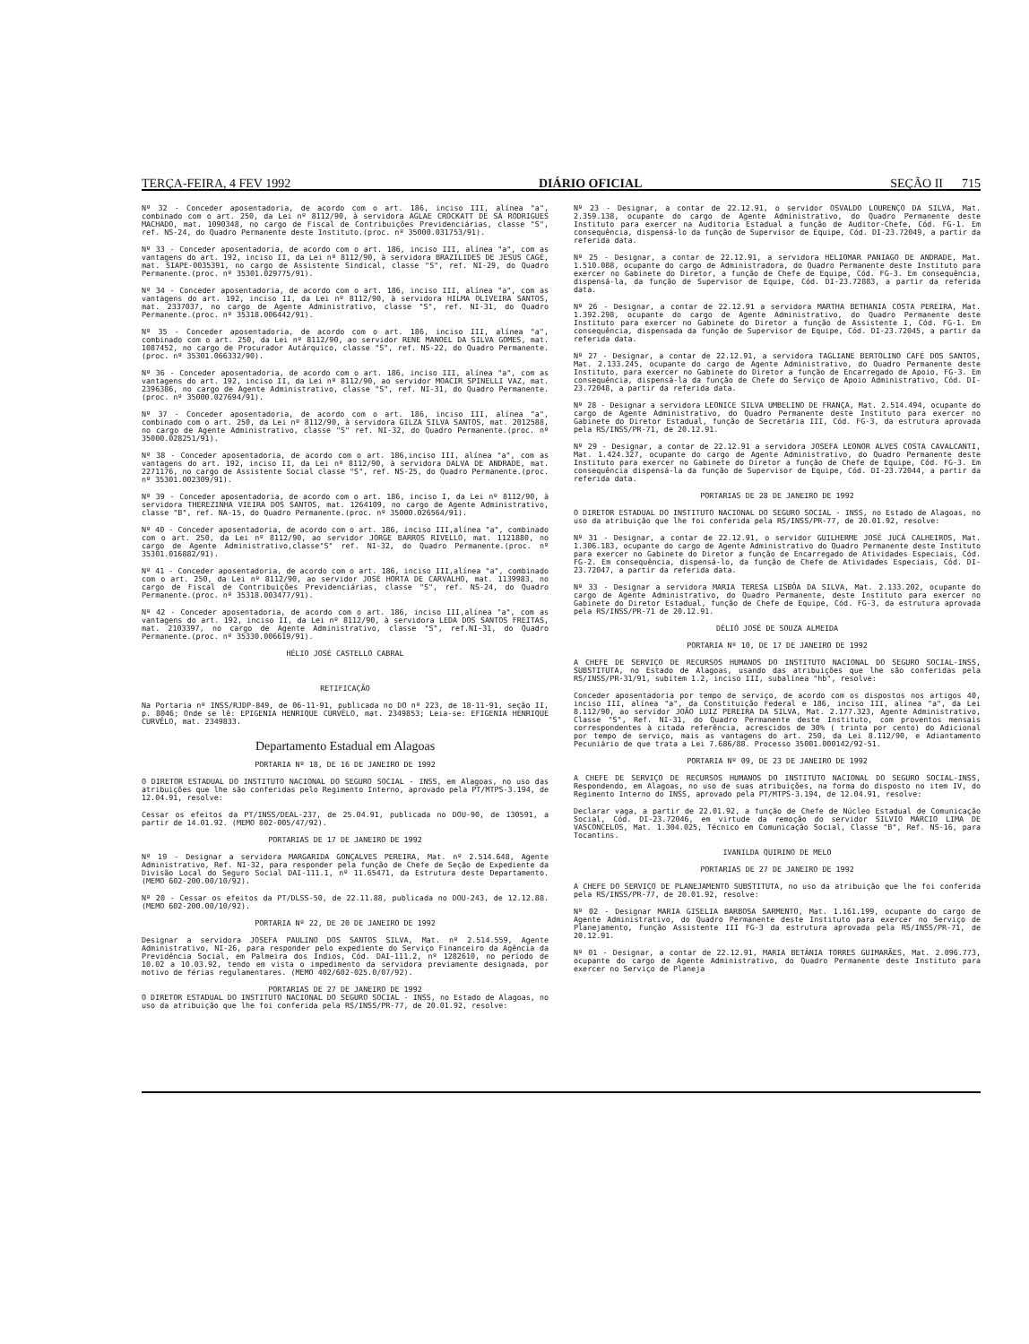TERÇA-FEIRA, 4 FEV 1992 DIÁRIO OFICIAL SEÇÃO II 715
Nº 32 - Conceder aposentadoria, de acordo com o art. 186, inciso III, alínea "a", combinado com o art. 250, da Lei nº 8112/90, à servidora AGLAE CROCKATT DE SÁ RODRIGUES MACHADO, mat. 1090348, no cargo de Fiscal de Contribuições Previdenciárias, classe "S", ref. NS-24, do Quadro Permanente deste Instituto.(proc. nº 35000.031753/91).
Nº 33 - Conceder aposentadoria, de acordo com o art. 186, inciso III, alínea "a", com as vantagens do art. 192, inciso II, da Lei nº 8112/90, à servidora BRAZILIDES DE JESUS CAGÉ, mat. SIAPE-0035391, no cargo de Assistente Sindical, classe "S", ref. NI-29, do Quadro Permanente.(proc. nº 35301.029775/91).
Nº 34 - Conceder aposentadoria, de acordo com o art. 186, inciso III, alínea "a", com as vantagens do art. 192, inciso II, da Lei nº 8112/90, à servidora HILMA OLIVEIRA SANTOS, mat. 2337037, no cargo de Agente Administrativo, classe "S", ref. NI-31, do Quadro Permanente.(proc. nº 35318.006442/91).
Nº 35 - Conceder aposentadoria, de acordo com o art. 186, inciso III, alínea "a", combinado com o art. 250, da Lei nº 8112/90, ao servidor RENE MANOEL DA SILVA GOMES, mat. 1087452, no cargo de Procurador Autárquico, classe "S", ref. NS-22, do Quadro Permanente.(proc. nº 35301.066332/90).
Nº 36 - Conceder aposentadoria, de acordo com o art. 186, inciso III, alínea "a", com as vantagens do art. 192, inciso II, da Lei nº 8112/90, ao servidor MOACIR SPINELLI VAZ, mat. 2396386, no cargo de Agente Administrativo, classe "S", ref. NI-31, do Quadro Permanente.(proc. nº 35000.027694/91).
Nº 37 - Conceder aposentadoria, de acordo com o art. 186, inciso III, alínea "a", combinado com o art. 250, da Lei nº 8112/90, à servidora GILZA SILVA SANTOS, mat. 2012588, no cargo de Agente Administrativo, classe "S" ref. NI-32, do Quadro Permanente.(proc. nº 35000.028251/91).
Nº 38 - Conceder aposentadoria, de acordo com o art. 186,inciso III, alínea "a", com as vantagens do art. 192, inciso II, da Lei nº 8112/90, à servidora DALVA DE ANDRADE, mat. 2271176, no cargo de Assistente Social classe "S", ref. NS-25, do Quadro Permanente.(proc. nº 35301.002309/91).
Nº 39 - Conceder aposentadoria, de acordo com o art. 186, inciso I, da Lei nº 8112/90, à servidora THEREZINHA VIEIRA DOS SANTOS, mat. 1264109, no cargo de Agente Administrativo, classe "B", ref. NA-15, do Quadro Permanente.(proc. nº 35000.026564/91).
Nº 40 - Conceder aposentadoria, de acordo com o art. 186, inciso III,alínea "a", combinado com o art. 250, da Lei nº 8112/90, ao servidor JORGE BARROS RIVELLO, mat. 1121880, no cargo de Agente Administrativo,classe"S" ref. NI-32, do Quadro Permanente.(proc. nº 35301.016882/91).
Nº 41 - Conceder aposentadoria, de acordo com o art. 186, inciso III,alínea "a", combinado com o art. 250, da Lei nº 8112/90, ao servidor JOSÉ HORTA DE CARVALHO, mat. 1139983, no cargo de Fiscal de Contribuições Previdenciárias, classe "S", ref. NS-24, do Quadro Permanente.(proc. nº 35318.003477/91).
Nº 42 - Conceder aposentadoria, de acordo com o art. 186, inciso III,alínea "a", com as vantagens do art. 192, inciso II, da Lei nº 8112/90, à servidora LEDA DOS SANTOS FREITAS, mat. 2103397, no cargo de Agente Administrativo, classe "S", ref.NI-31, do Quadro Permanente.(proc. nº 35330.006619/91).
HÉLIO JOSÉ CASTELLO CABRAL
RETIFICAÇÃO
Na Portaria nº INSS/RJDP-849, de 06-11-91, publicada no DO nº 223, de 18-11-91, seção II, p. 8046; Onde se lê: EPIGENIA HENRIQUE CURVÊLO, mat. 2349853; Leia-se: EFIGENIA HENRIQUE CURVÊLO, mat. 2349833.
Departamento Estadual em Alagoas
PORTARIA Nº 18, DE 16 DE JANEIRO DE 1992
O DIRETOR ESTADUAL DO INSTITUTO NACIONAL DO SEGURO SOCIAL - INSS, em Alagoas, no uso das atribuições que lhe são conferidas pelo Regimento Interno, aprovado pela PT/MTPS-3.194, de 12.04.91, resolve:
Cessar os efeitos da PT/INSS/DEAL-237, de 25.04.91, publicada no DOU-90, de 130591, a partir de 14.01.92. (MEMO 802-005/47/92).
PORTARIAS DE 17 DE JANEIRO DE 1992
Nº 19 - Designar a servidora MARGARIDA GONÇALVES PEREIRA, Mat. nº 2.514.648, Agente Administrativo, Ref. NI-32, para responder pela função de Chefe de Seção de Expediente da Divisão Local do Seguro Social DAI-111.1, nº 11.65471, da Estrutura deste Departamento. (MEMO 602-200.00/10/92).
Nº 20 - Cessar os efeitos da PT/DLSS-50, de 22.11.88, publicada no DOU-243, de 12.12.88. (MEMO 602-200.00/10/92).
PORTARIA Nº 22, DE 20 DE JANEIRO DE 1992
Designar a servidora JOSEFA PAULINO DOS SANTOS SILVA, Mat. nº 2.514.559, Agente Administrativo, NI-26, para responder pelo expediente do Serviço Financeiro da Agência da Previdência Social, em Palmeira dos Indios, Cód. DAI-111.2, nº 1282610, no período de 10.02 a 10.03.92, tendo em vista o impedimento da servidora previamente designada, por motivo de férias regulamentares. (MEMO 402/602-025.0/07/92).
PORTARIAS DE 27 DE JANEIRO DE 1992
O DIRETOR ESTADUAL DO INSTITUTO NACIONAL DO SEGURO SOCIAL - INSS, no Estado de Alagoas, no uso da atribuição que lhe foi conferida pela RS/INSS/PR-77, de 20.01.92, resolve:
Nº 23 - Designar, a contar de 22.12.91, o servidor OSVALDO LOURENÇO DA SILVA, Mat. 2.359.138, ocupante do cargo de Agente Administrativo, do Quadro Permanente deste Instituto para exercer na Auditoria Estadual a função de Auditor-Chefe, Cód. FG-1. Em consequência, dispensá-lo da função de Supervisor de Equipe, Cód. DI-23.72049, a partir da referida data.
Nº 25 - Designar, a contar de 22.12.91, a servidora HELIOMAR PANIAGO DE ANDRADE, Mat. 1.510.088, ocupante do cargo de Administradora, do Quadro Permanente deste Instituto para exercer no Gabinete do Diretor, a função de Chefe de Equipe, Cód. FG-3. Em consequência, dispensá-la, da função de Supervisor de Equipe, Cód. DI-23.72883, a partir da referida data.
Nº 26 - Designar, a contar de 22.12.91 a servidora MARTHA BETHANIA COSTA PEREIRA, Mat. 1.392.298, ocupante do cargo de Agente Administrativo, do Quadro Permanente deste Instituto para exercer no Gabinete do Diretor a função de Assistente I, Cód. FG-1. Em consequência, dispensada da função de Supervisor de Equipe, Cód. DI-23.72045, a partir da referida data.
Nº 27 - Designar, a contar de 22.12.91, a servidora TAGLIANE BERTOLINO CAFÉ DOS SANTOS, Mat. 2.133.245, ocupante do cargo de Agente Administrativo, do Quadro Permanente deste Instituto, para exercer no Gabinete do Diretor a função de Encarregado de Apoio, FG-3. Em consequência, dispensá-la da função de Chefe do Serviço de Apoio Administrativo, Cód. DI-23.72048, a partir da referida data.
Nº 28 - Designar a servidora LEONICE SILVA UMBELINO DE FRANÇA, Mat. 2.514.494, ocupante do cargo de Agente Administrativo, do Quadro Permanente deste Instituto para exercer no Gabinete do Diretor Estadual, função de Secretária III, Cód. FG-3, da estrutura aprovada pela RS/INSS/PR-71, de 20.12.91.
Nº 29 - Designar, a contar de 22.12.91 a servidora JOSEFA LEONOR ALVES COSTA CAVALCANTI, Mat. 1.424.327, ocupante do cargo de Agente Administrativo, do Quadro Permanente deste Instituto para exercer no Gabinete do Diretor a função de Chefe de Equipe, Cód. FG-3. Em consequência dispensá-la da função de Supervisor de Equipe, Cód. DI-23.72044, a partir da referida data.
PORTARIAS DE 28 DE JANEIRO DE 1992
O DIRETOR ESTADUAL DO INSTITUTO NACIONAL DO SEGURO SOCIAL - INSS, no Estado de Alagoas, no uso da atribuição que lhe foi conferida pela RS/INSS/PR-77, de 20.01.92, resolve:
Nº 31 - Designar, a contar de 22.12.91, o servidor GUILHERME JOSÉ JUCÁ CALHEIROS, Mat. 1.306.183, ocupante do cargo de Agente Administrativo do Quadro Permanente deste Instituto para exercer no Gabinete do Diretor a função de Encarregado de Atividades Especiais, Cód. FG-2. Em consequência, dispensá-lo, da função de Chefe de Atividades Especiais, Cód. DI-23.72047, a partir da referida data.
Nº 33 - Designar a servidora MARIA TERESA LISBÔA DA SILVA, Mat. 2.133.202, ocupante do cargo de Agente Administrativo, do Quadro Permanente, deste Instituto para exercer no Gabinete do Diretor Estadual, função de Chefe de Equipe, Cód. FG-3, da estrutura aprovada pela RS/INSS/PR-71 de 20.12.91.
DÉLIÓ JOSÉ DE SOUZA ALMEIDA
PORTARIA Nº 10, DE 17 DE JANEIRO DE 1992
A CHEFE DE SERVIÇO DE RECURSOS HUMANOS DO INSTITUTO NACIONAL DO SEGURO SOCIAL-INSS, SUBSTITUTA, no Estado de Alagoas, usando das atribuições que lhe são conferidas pela RS/INSS/PR-31/91, subitem 1.2, inciso III, subalínea "hb", resolve:
Conceder aposentadoria por tempo de serviço, de acordo com os dispostos nos artigos 40, inciso III, alínea "a", da Constituição Federal e 186, inciso III, alínea "a", da Lei 8.112/90, ao servidor JOÃO LUIZ PEREIRA DA SILVA, Mat. 2.177.323, Agente Administrativo, Classe "S", Ref. NI-31, do Quadro Permanente deste Instituto, com proventos mensais correspondentes à citada referência, acrescidos de 30% ( trinta por cento) do Adicional por tempo de serviço, mais as vantagens do art. 250, da Lei 8.112/90, e Adiantamento Pecuniário de que trata a Lei 7.686/88. Processo 35001.000142/92-51.
PORTARIA Nº 09, DE 23 DE JANEIRO DE 1992
A CHEFE DE SERVIÇO DE RECURSOS HUMANOS DO INSTITUTO NACIONAL DO SEGURO SOCIAL-INSS, Respondendo, em Alagoas, no uso de suas atribuições, na forma do disposto no item IV, do Regimento Interno do INSS, aprovado pela PT/MTPS-3.194, de 12.04.91, resolve:
Declarar vaga, a partir de 22.01.92, a função de Chefe de Núcleo Estadual de Comunicação Social, Cód. DI-23.72046, em virtude da remoção do servidor SILVIO MÁRCIO LIMA DE VASCONCELOS, Mat. 1.304.025, Técnico em Comunicação Social, Classe "B", Ref. NS-16, para Tocantins.
IVANILDA QUIRINO DE MELO
PORTARIAS DE 27 DE JANEIRO DE 1992
A CHEFE DO SERVIÇO DE PLANEJAMENTO SUBSTITUTA, no uso da atribuição que lhe foi conferida pela RS/INSS/PR-77, de 20.01.92, resolve:
Nº 02 - Designar MARIA GISELIA BARBOSA SARMENTO, Mat. 1.161.199, ocupante do cargo de Agente Administrativo, do Quadro Permanente deste Instituto para exercer no Serviço de Planejamento, Função Assistente III FG-3 da estrutura aprovada pela RS/INSS/PR-71, de 20.12.91.
Nº 01 - Designar, a contar de 22.12.91, MARIA BETÂNIA TORRES GUIMARÃES, Mat. 2.096.773, ocupante do cargo de Agente Administrativo, do Quadro Permanente deste Instituto para exercer no Serviço de Planeja